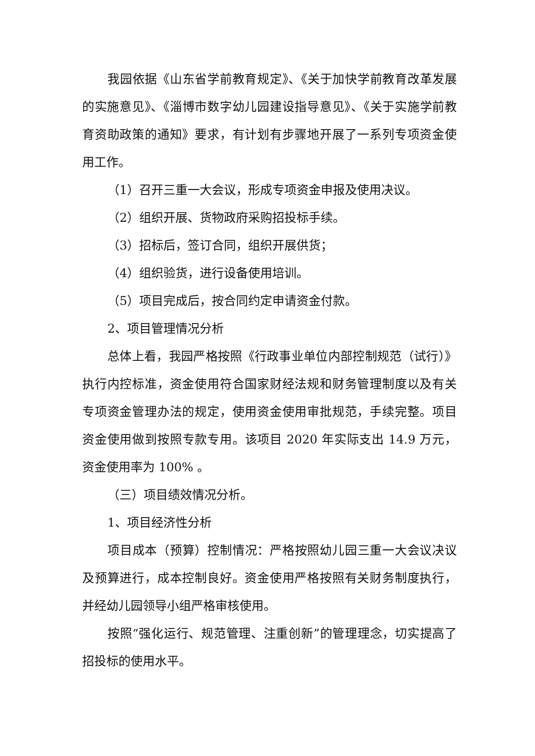我园依据《山东省学前教育规定》、《关于加快学前教育改革发展的实施意见》、《淄博市数字幼儿园建设指导意见》、《关于实施学前教育资助政策的通知》要求，有计划有步骤地开展了一系列专项资金使用工作。
（1）召开三重一大会议，形成专项资金申报及使用决议。
（2）组织开展、货物政府采购招投标手续。
（3）招标后，签订合同，组织开展供货；
（4）组织验货，进行设备使用培训。
（5）项目完成后，按合同约定申请资金付款。
2、项目管理情况分析
总体上看，我园严格按照《行政事业单位内部控制规范（试行）》执行内控标准，资金使用符合国家财经法规和财务管理制度以及有关专项资金管理办法的规定，使用资金使用审批规范，手续完整。项目资金使用做到按照专款专用。该项目 2020 年实际支出 14.9 万元，资金使用率为 100% 。
（三）项目绩效情况分析。
1、项目经济性分析
项目成本（预算）控制情况：严格按照幼儿园三重一大会议决议及预算进行，成本控制良好。资金使用严格按照有关财务制度执行，并经幼儿园领导小组严格审核使用。
按照“强化运行、规范管理、注重创新”的管理理念，切实提高了招投标的使用水平。